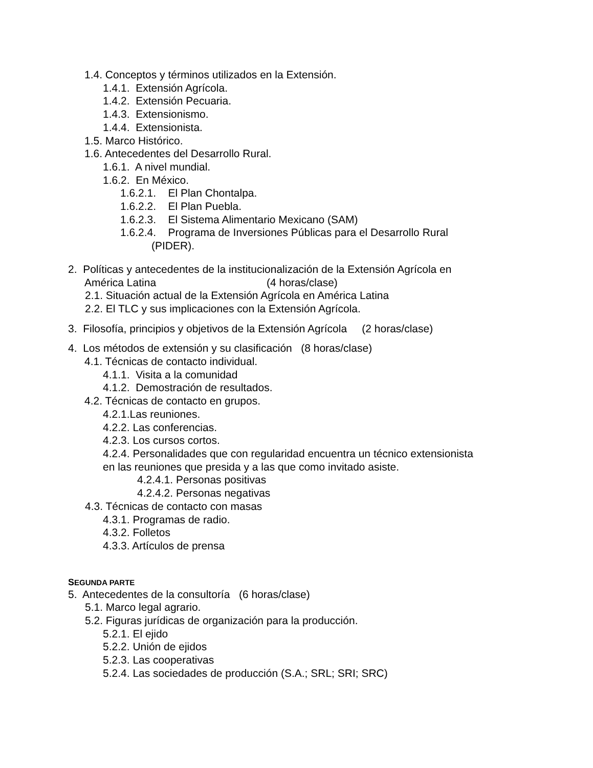1.4. Conceptos y términos utilizados en la Extensión.
1.4.1. Extensión Agrícola.
1.4.2. Extensión Pecuaria.
1.4.3. Extensionismo.
1.4.4. Extensionista.
1.5. Marco Histórico.
1.6. Antecedentes del Desarrollo Rural.
1.6.1. A nivel mundial.
1.6.2. En México.
1.6.2.1. El Plan Chontalpa.
1.6.2.2. El Plan Puebla.
1.6.2.3. El Sistema Alimentario Mexicano (SAM)
1.6.2.4. Programa de Inversiones Públicas para el Desarrollo Rural
(PIDER).
2. Políticas y antecedentes de la institucionalización de la Extensión Agrícola en
América Latina (4 horas/clase)
2.1. Situación actual de la Extensión Agrícola en América Latina
2.2. El TLC y sus implicaciones con la Extensión Agrícola.
3. Filosofía, principios y objetivos de la Extensión Agrícola (2 horas/clase)
4. Los métodos de extensión y su clasificación (8 horas/clase)
4.1. Técnicas de contacto individual.
4.1.1. Visita a la comunidad
4.1.2. Demostración de resultados.
4.2. Técnicas de contacto en grupos.
4.2.1.Las reuniones.
4.2.2. Las conferencias.
4.2.3. Los cursos cortos.
4.2.4. Personalidades que con regularidad encuentra un técnico extensionista
en las reuniones que presida y a las que como invitado asiste.
4.2.4.1. Personas positivas
4.2.4.2. Personas negativas
4.3. Técnicas de contacto con masas
4.3.1. Programas de radio.
4.3.2. Folletos
4.3.3. Artículos de prensa
SEGUNDA PARTE
5. Antecedentes de la consultoría (6 horas/clase)
5.1. Marco legal agrario.
5.2. Figuras jurídicas de organización para la producción.
5.2.1. El ejido
5.2.2. Unión de ejidos
5.2.3. Las cooperativas
5.2.4. Las sociedades de producción (S.A.; SRL; SRI; SRC)